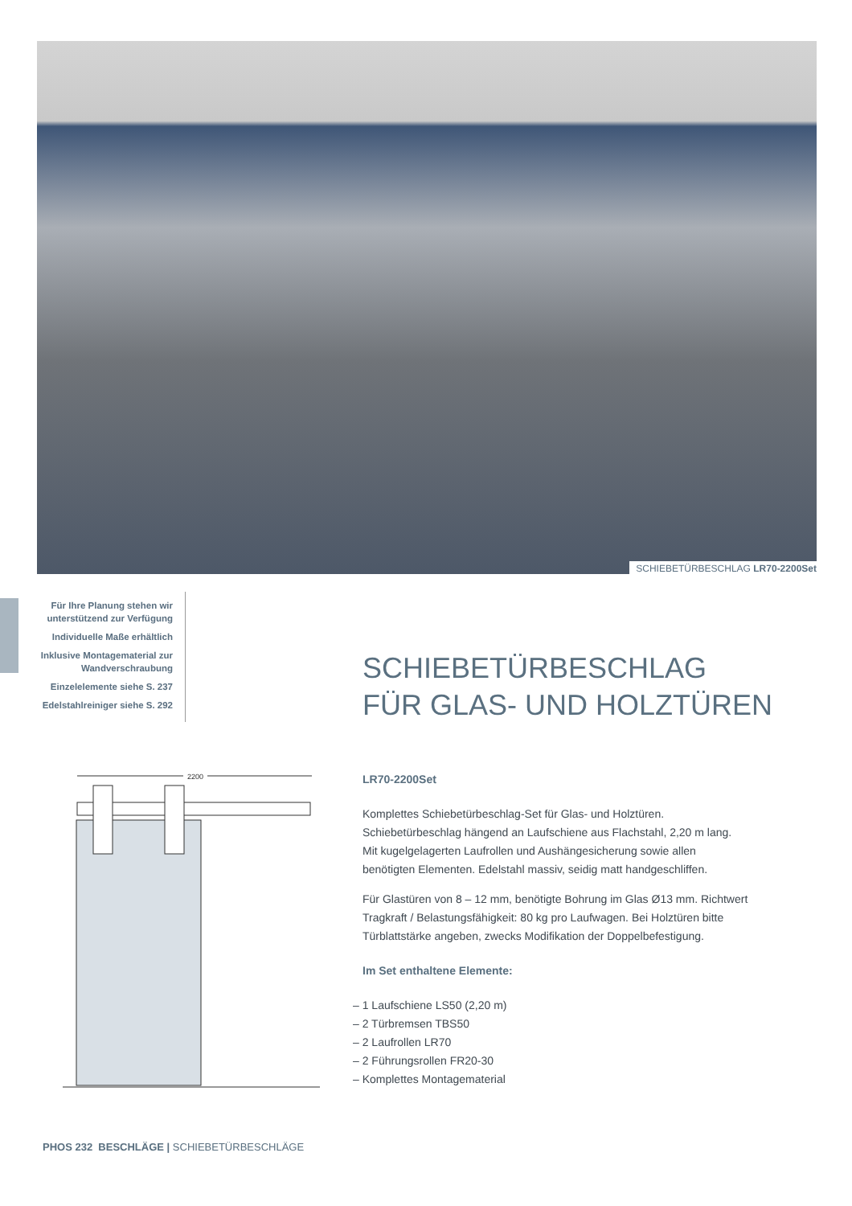SCHIEBETÜRBESCHLAG LR70-2200Set
Für Ihre Planung stehen wir unterstützend zur Verfügung
Individuelle Maße erhältlich
Inklusive Montagematerial zur Wandverschraubung
Einzelelemente siehe S. 237
Edelstahlreiniger siehe S. 292
SCHIEBETÜRBESCHLAG
FÜR GLAS- UND HOLZTÜREN
2200
LR70-2200Set
Komplettes Schiebetürbeschlag-Set für Glas- und Holztüren. Schiebetürbeschlag hängend an Laufschiene aus Flachstahl, 2,20 m lang. Mit kugelgelagerten Laufrollen und Aushängesicherung sowie allen benötigten Elementen. Edelstahl massiv, seidig matt handgeschliffen.
Für Glastüren von 8 – 12 mm, benötigte Bohrung im Glas Ø13 mm. Richtwert Tragkraft / Belastungsfähigkeit: 80 kg pro Laufwagen. Bei Holztüren bitte Türblattstärke angeben, zwecks Modifikation der Doppelbefestigung.
Im Set enthaltene Elemente:
– 1 Laufschiene LS50 (2,20 m)
– 2 Türbremsen TBS50
– 2 Laufrollen LR70
– 2 Führungsrollen FR20-30
– Komplettes Montagematerial
PHOS 232 BESCHLÄGE | SCHIEBETÜRBESCHLÄGE